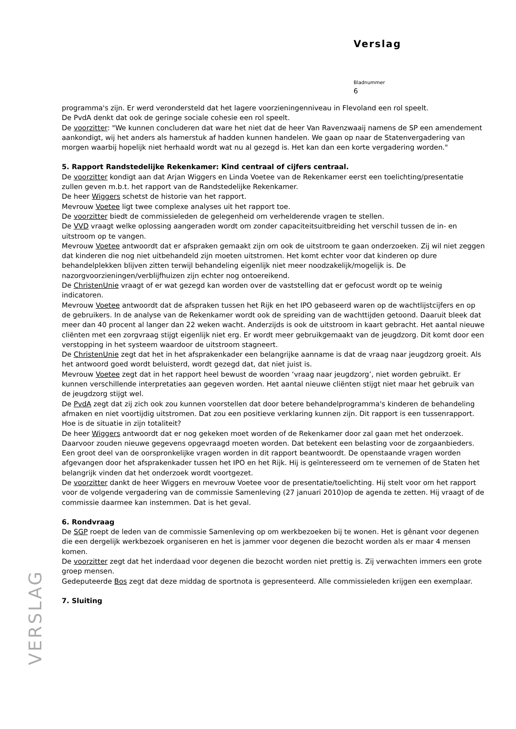Verslag
Bladnummer
6
programma's zijn. Er werd verondersteld dat het lagere voorzieningenniveau in Flevoland een rol speelt.
De PvdA denkt dat ook de geringe sociale cohesie een rol speelt.
De voorzitter: "We kunnen concluderen dat ware het niet dat de heer Van Ravenzwaaij namens de SP een amendement aankondigt, wij het anders als hamerstuk af hadden kunnen handelen. We gaan op naar de Statenvergadering van morgen waarbij hopelijk niet herhaald wordt wat nu al gezegd is. Het kan dan een korte vergadering worden."
5. Rapport Randstedelijke Rekenkamer: Kind centraal of cijfers centraal.
De voorzitter kondigt aan dat Arjan Wiggers en Linda Voetee van de Rekenkamer eerst een toelichting/presentatie zullen geven m.b.t. het rapport van de Randstedelijke Rekenkamer.
De heer Wiggers schetst de historie van het rapport.
Mevrouw Voetee ligt twee complexe analyses uit het rapport toe.
De voorzitter biedt de commissieleden de gelegenheid om verhelderende vragen te stellen.
De VVD vraagt welke oplossing aangeraden wordt om zonder capaciteitsuitbreiding het verschil tussen de in- en uitstroom op te vangen.
Mevrouw Voetee antwoordt dat er afspraken gemaakt zijn om ook de uitstroom te gaan onderzoeken. Zij wil niet zeggen dat kinderen die nog niet uitbehandeld zijn moeten uitstromen. Het komt echter voor dat kinderen op dure behandelplekken blijven zitten terwijl behandeling eigenlijk niet meer noodzakelijk/mogelijk is. De nazorgvoorzieningen/verblijfhuizen zijn echter nog ontoereikend.
De ChristenUnie vraagt of er wat gezegd kan worden over de vaststelling dat er gefocust wordt op te weinig indicatoren.
Mevrouw Voetee antwoordt dat de afspraken tussen het Rijk en het IPO gebaseerd waren op de wachtlijstcijfers en op de gebruikers. In de analyse van de Rekenkamer wordt ook de spreiding van de wachttijden getoond. Daaruit bleek dat meer dan 40 procent al langer dan 22 weken wacht. Anderzijds is ook de uitstroom in kaart gebracht. Het aantal nieuwe cliënten met een zorgvraag stijgt eigenlijk niet erg. Er wordt meer gebruikgemaakt van de jeugdzorg. Dit komt door een verstopping in het systeem waardoor de uitstroom stagneert.
De ChristenUnie zegt dat het in het afsprakenkader een belangrijke aanname is dat de vraag naar jeugdzorg groeit. Als het antwoord goed wordt beluisterd, wordt gezegd dat, dat niet juist is.
Mevrouw Voetee zegt dat in het rapport heel bewust de woorden ‘vraag naar jeugdzorg’, niet worden gebruikt. Er kunnen verschillende interpretaties aan gegeven worden. Het aantal nieuwe cliënten stijgt niet maar het gebruik van de jeugdzorg stijgt wel.
De PvdA zegt dat zij zich ook zou kunnen voorstellen dat door betere behandelprogramma's kinderen de behandeling afmaken en niet voortijdig uitstromen. Dat zou een positieve verklaring kunnen zijn. Dit rapport is een tussenrapport. Hoe is de situatie in zijn totaliteit?
De heer Wiggers antwoordt dat er nog gekeken moet worden of de Rekenkamer door zal gaan met het onderzoek. Daarvoor zouden nieuwe gegevens opgevraagd moeten worden. Dat betekent een belasting voor de zorgaanbieders. Een groot deel van de oorspronkelijke vragen worden in dit rapport beantwoordt. De openstaande vragen worden afgevangen door het afsprakenkader tussen het IPO en het Rijk. Hij is geïnteresseerd om te vernemen of de Staten het belangrijk vinden dat het onderzoek wordt voortgezet.
De voorzitter dankt de heer Wiggers en mevrouw Voetee voor de presentatie/toelichting. Hij stelt voor om het rapport voor de volgende vergadering van de commissie Samenleving (27 januari 2010)op de agenda te zetten. Hij vraagt of de commissie daarmee kan instemmen. Dat is het geval.
6. Rondvraag
De SGP roept de leden van de commissie Samenleving op om werkbezoeken bij te wonen. Het is gênant voor degenen die een dergelijk werkbezoek organiseren en het is jammer voor degenen die bezocht worden als er maar 4 mensen komen.
De voorzitter zegt dat het inderdaad voor degenen die bezocht worden niet prettig is. Zij verwachten immers een grote groep mensen.
Gedeputeerde Bos zegt dat deze middag de sportnota is gepresenteerd. Alle commissieleden krijgen een exemplaar.
7. Sluiting
VERSLAG